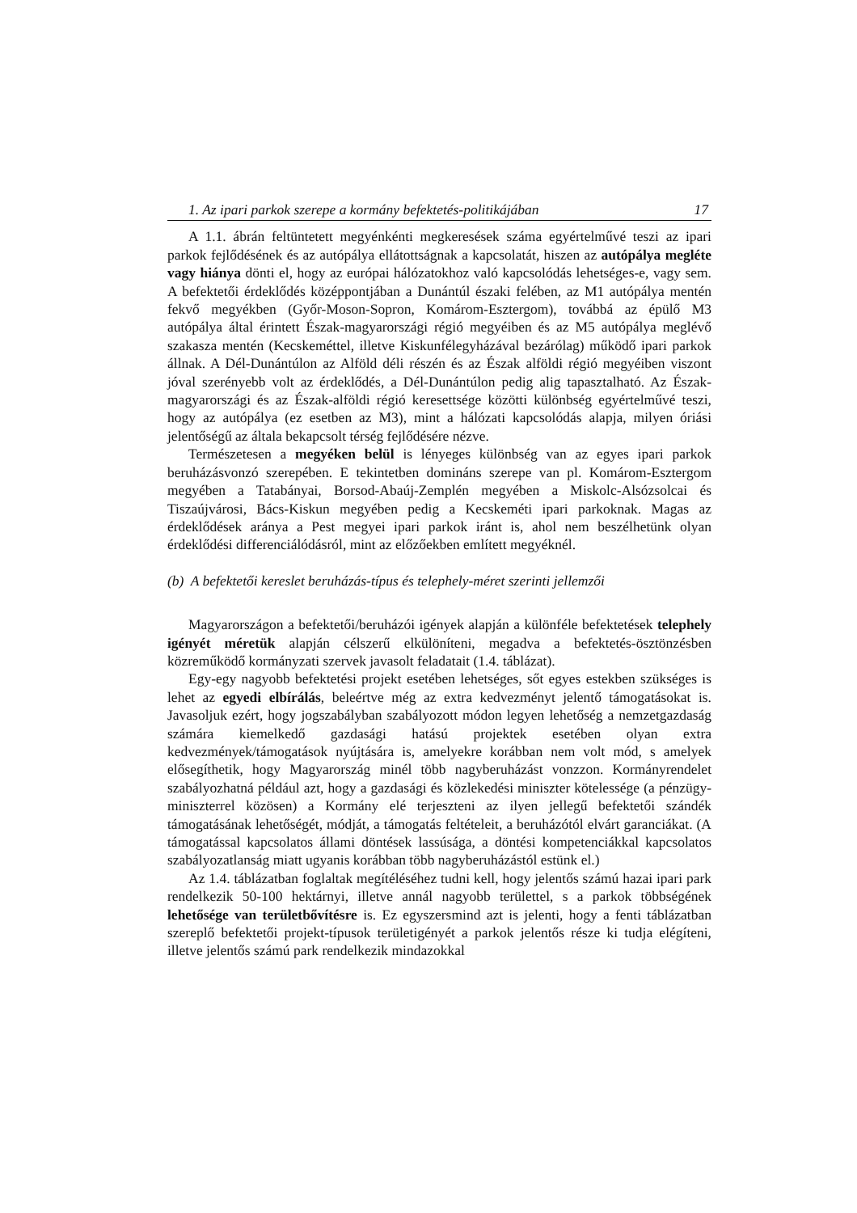1. Az ipari parkok szerepe a kormány befektetés-politikájában 17
A 1.1. ábrán feltüntetett megyénkénti megkeresések száma egyértelművé teszi az ipari parkok fejlődésének és az autópálya ellátottságnak a kapcsolatát, hiszen az autópálya megléte vagy hiánya dönti el, hogy az európai hálózatokhoz való kapcsolódás lehetséges-e, vagy sem. A befektetői érdeklődés középpontjában a Dunántúl északi felében, az M1 autópálya mentén fekvő megyékben (Győr-Moson-Sopron, Komárom-Esztergom), továbbá az épülő M3 autópálya által érintett Észak-magyarországi régió megyéiben és az M5 autópálya meglévő szakasza mentén (Kecskeméttel, illetve Kiskunfélegyházával bezárólag) működő ipari parkok állnak. A Dél-Dunántúlon az Alföld déli részén és az Észak alföldi régió megyéiben viszont jóval szerényebb volt az érdeklődés, a Dél-Dunántúlon pedig alig tapasztalható. Az Észak-magyarországi és az Észak-alföldi régió keresettsége közötti különbség egyértelművé teszi, hogy az autópálya (ez esetben az M3), mint a hálózati kapcsolódás alapja, milyen óriási jelentőségű az általa bekapcsolt térség fejlődésére nézve.
Természetesen a megyéken belül is lényeges különbség van az egyes ipari parkok beruházásvonzó szerepében. E tekintetben domináns szerepe van pl. Komárom-Esztergom megyében a Tatabányai, Borsod-Abaúj-Zemplén megyében a Miskolc-Alsózsolcai és Tiszaújvárosi, Bács-Kiskun megyében pedig a Kecskeméti ipari parkoknak. Magas az érdeklődések aránya a Pest megyei ipari parkok iránt is, ahol nem beszélhetünk olyan érdeklődési differenciálódásról, mint az előzőekben említett megyéknél.
(b) A befektetői kereslet beruházás-típus és telephely-méret szerinti jellemzői
Magyarországon a befektetői/beruházói igények alapján a különféle befektetések telephely igényét méretük alapján célszerű elkülöníteni, megadva a befektetés-ösztönzésben közreműködő kormányzati szervek javasolt feladatait (1.4. táblázat).
Egy-egy nagyobb befektetési projekt esetében lehetséges, sőt egyes estekben szükséges is lehet az egyedi elbírálás, beleértve még az extra kedvezményt jelentő támogatásokat is. Javasoljuk ezért, hogy jogszabályban szabályozott módon legyen lehetőség a nemzetgazdaság számára kiemelkedő gazdasági hatású projektek esetében olyan extra kedvezmények/támogatások nyújtására is, amelyekre korábban nem volt mód, s amelyek elősegíthetik, hogy Magyarország minél több nagyberuházást vonzzon. Kormányrendelet szabályozhatná például azt, hogy a gazdasági és közlekedési miniszter kötelessége (a pénzügy-miniszterrel közösen) a Kormány elé terjeszteni az ilyen jellegű befektetői szándék támogatásának lehetőségét, módját, a támogatás feltételeit, a beruházótól elvárt garanciákat. (A támogatással kapcsolatos állami döntések lassúsága, a döntési kompetenciákkal kapcsolatos szabályozatlanság miatt ugyanis korábban több nagyberuházástól estünk el.)
Az 1.4. táblázatban foglaltak megítéléséhez tudni kell, hogy jelentős számú hazai ipari park rendelkezik 50-100 hektárnyi, illetve annál nagyobb területtel, s a parkok többségének lehetősége van területbővítésre is. Ez egyszersmind azt is jelenti, hogy a fenti táblázatban szereplő befektetői projekt-típusok területigényét a parkok jelentős része ki tudja elégíteni, illetve jelentős számú park rendelkezik mindazokkal